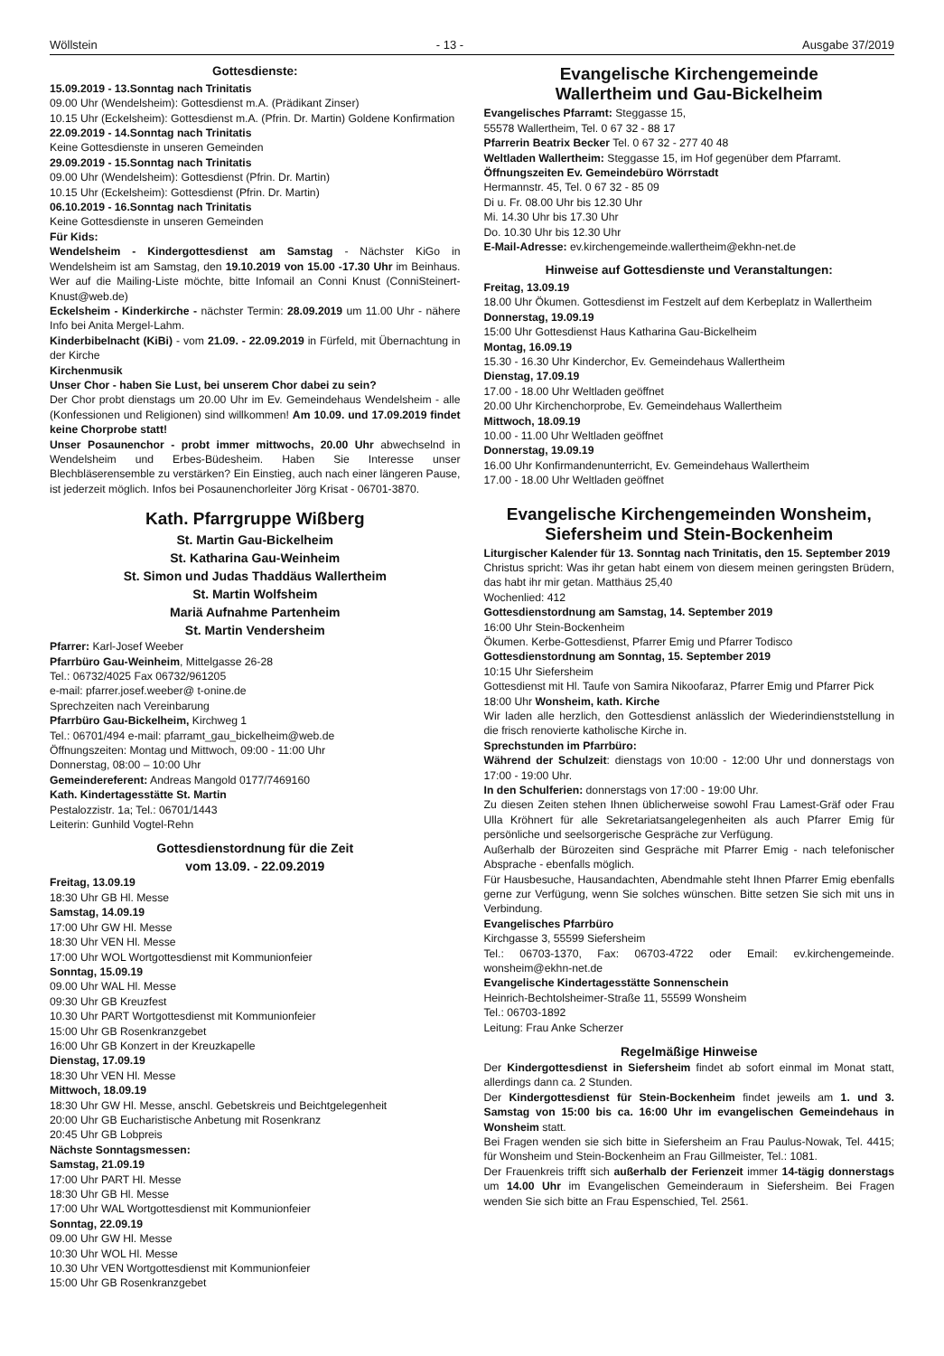Wöllstein - 13 - Ausgabe 37/2019
Gottesdienste:
15.09.2019 - 13.Sonntag nach Trinitatis
09.00 Uhr (Wendelsheim): Gottesdienst m.A. (Prädikant Zinser)
10.15 Uhr (Eckelsheim): Gottesdienst m.A. (Pfrin. Dr. Martin) Goldene Konfirmation
22.09.2019 - 14.Sonntag nach Trinitatis
Keine Gottesdienste in unseren Gemeinden
29.09.2019 - 15.Sonntag nach Trinitatis
09.00 Uhr (Wendelsheim): Gottesdienst (Pfrin. Dr. Martin)
10.15 Uhr (Eckelsheim): Gottesdienst (Pfrin. Dr. Martin)
06.10.2019 - 16.Sonntag nach Trinitatis
Keine Gottesdienste in unseren Gemeinden
Für Kids:
Wendelsheim - Kindergottesdienst am Samstag - Nächster KiGo in Wendelsheim ist am Samstag, den 19.10.2019 von 15.00 -17.30 Uhr im Beinhaus. Wer auf die Mailing-Liste möchte, bitte Infomail an Conni Knust (ConniSteinert-Knust@web.de)
Eckelsheim - Kinderkirche - nächster Termin: 28.09.2019 um 11.00 Uhr - nähere Info bei Anita Mergel-Lahm.
Kinderbibelnacht (KiBi) - vom 21.09. - 22.09.2019 in Fürfeld, mit Übernachtung in der Kirche
Kirchenmusik
Unser Chor - haben Sie Lust, bei unserem Chor dabei zu sein?
Der Chor probt dienstags um 20.00 Uhr im Ev. Gemeindehaus Wendelsheim - alle (Konfessionen und Religionen) sind willkommen! Am 10.09. und 17.09.2019 findet keine Chorprobe statt!
Unser Posaunenchor - probt immer mittwochs, 20.00 Uhr abwechselnd in Wendelsheim und Erbes-Büdesheim. Haben Sie Interesse unser Blechbläserensemble zu verstärken? Ein Einstieg, auch nach einer längeren Pause, ist jederzeit möglich. Infos bei Posaunenchorleiter Jörg Krisat - 06701-3870.
Kath. Pfarrgruppe Wißberg
St. Martin Gau-Bickelheim
St. Katharina Gau-Weinheim
St. Simon und Judas Thaddäus Wallertheim
St. Martin Wolfsheim
Mariä Aufnahme Partenheim
St. Martin Vendersheim
Pfarrer: Karl-Josef Weeber
Pfarrbüro Gau-Weinheim, Mittelgasse 26-28
Tel.: 06732/4025 Fax 06732/961205
e-mail: pfarrer.josef.weeber@ t-onine.de
Sprechzeiten nach Vereinbarung
Pfarrbüro Gau-Bickelheim, Kirchweg 1
Tel.: 06701/494 e-mail: pfarramt_gau_bickelheim@web.de
Öffnungszeiten: Montag und Mittwoch, 09:00 - 11:00 Uhr
Donnerstag, 08:00 – 10:00 Uhr
Gemeindereferent: Andreas Mangold 0177/7469160
Kath. Kindertagesstätte St. Martin
Pestalozzistr. 1a; Tel.: 06701/1443
Leiterin: Gunhild Vogtel-Rehn
Gottesdienstordnung für die Zeit
vom 13.09. - 22.09.2019
Freitag, 13.09.19
18:30 Uhr GB Hl. Messe
Samstag, 14.09.19
17:00 Uhr GW Hl. Messe
18:30 Uhr VEN Hl. Messe
17:00 Uhr WOL Wortgottesdienst mit Kommunionfeier
Sonntag, 15.09.19
09.00 Uhr WAL Hl. Messe
09:30 Uhr GB Kreuzfest
10.30 Uhr PART Wortgottesdienst mit Kommunionfeier
15:00 Uhr GB Rosenkranzgebet
16:00 Uhr GB Konzert in der Kreuzkapelle
Dienstag, 17.09.19
18:30 Uhr VEN Hl. Messe
Mittwoch, 18.09.19
18:30 Uhr GW Hl. Messe, anschl. Gebetskreis und Beichtgelegenheit
20:00 Uhr GB Eucharistische Anbetung mit Rosenkranz
20:45 Uhr GB Lobpreis
Nächste Sonntagsmessen:
Samstag, 21.09.19
17:00 Uhr PART Hl. Messe
18:30 Uhr GB Hl. Messe
17:00 Uhr WAL Wortgottesdienst mit Kommunionfeier
Sonntag, 22.09.19
09.00 Uhr GW Hl. Messe
10:30 Uhr WOL Hl. Messe
10.30 Uhr VEN Wortgottesdienst mit Kommunionfeier
15:00 Uhr GB Rosenkranzgebet
Evangelische Kirchengemeinde
Wallertheim und Gau-Bickelheim
Evangelisches Pfarramt: Steggasse 15,
55578 Wallertheim, Tel. 0 67 32 - 88 17
Pfarrerin Beatrix Becker Tel. 0 67 32 - 277 40 48
Weltladen Wallertheim: Steggasse 15, im Hof gegenüber dem Pfarramt.
Öffnungszeiten Ev. Gemeindebüro Wörrstadt
Hermannstr. 45, Tel. 0 67 32 - 85 09
Di u. Fr. 08.00 Uhr bis 12.30 Uhr
Mi. 14.30 Uhr bis 17.30 Uhr
Do. 10.30 Uhr bis 12.30 Uhr
E-Mail-Adresse: ev.kirchengemeinde.wallertheim@ekhn-net.de
Hinweise auf Gottesdienste und Veranstaltungen:
Freitag, 13.09.19
18.00 Uhr Ökumen. Gottesdienst im Festzelt auf dem Kerbeplatz in Wallertheim
Donnerstag, 19.09.19
15:00 Uhr Gottesdienst Haus Katharina Gau-Bickelheim
Montag, 16.09.19
15.30 - 16.30 Uhr Kinderchor, Ev. Gemeindehaus Wallertheim
Dienstag, 17.09.19
17.00 - 18.00 Uhr Weltladen geöffnet
20.00 Uhr Kirchenchorprobe, Ev. Gemeindehaus Wallertheim
Mittwoch, 18.09.19
10.00 - 11.00 Uhr Weltladen geöffnet
Donnerstag, 19.09.19
16.00 Uhr Konfirmandenunterricht, Ev. Gemeindehaus Wallertheim
17.00 - 18.00 Uhr Weltladen geöffnet
Evangelische Kirchengemeinden Wonsheim,
Siefersheim und Stein-Bockenheim
Liturgischer Kalender für 13. Sonntag nach Trinitatis, den 15. September 2019
Christus spricht: Was ihr getan habt einem von diesem meinen geringsten Brüdern, das habt ihr mir getan. Matthäus 25,40
Wochenlied: 412
Gottesdienstordnung am Samstag, 14. September 2019
16:00 Uhr Stein-Bockenheim
Ökumen. Kerbe-Gottesdienst, Pfarrer Emig und Pfarrer Todisco
Gottesdienstordnung am Sonntag, 15. September 2019
10:15 Uhr Siefersheim
Gottesdienst mit Hl. Taufe von Samira Nikoofaraz, Pfarrer Emig und Pfarrer Pick
18:00 Uhr Wonsheim, kath. Kirche
Wir laden alle herzlich, den Gottesdienst anlässlich der Wiederindienststellung in die frisch renovierte katholische Kirche in.
Sprechstunden im Pfarrbüro:
Während der Schulzeit: dienstags von 10:00 - 12:00 Uhr und donnerstags von 17:00 - 19:00 Uhr.
In den Schulferien: donnerstags von 17:00 - 19:00 Uhr.
Zu diesen Zeiten stehen Ihnen üblicherweise sowohl Frau Lamest-Gräf oder Frau Ulla Kröhnert für alle Sekretariatsangelegenheiten als auch Pfarrer Emig für persönliche und seelsorgerische Gespräche zur Verfügung.
Außerhalb der Bürozeiten sind Gespräche mit Pfarrer Emig - nach telefonischer Absprache - ebenfalls möglich.
Für Hausbesuche, Hausandachten, Abendmahle steht Ihnen Pfarrer Emig ebenfalls gerne zur Verfügung, wenn Sie solches wünschen. Bitte setzen Sie sich mit uns in Verbindung.
Evangelisches Pfarrbüro
Kirchgasse 3, 55599 Siefersheim
Tel.: 06703-1370, Fax: 06703-4722 oder Email: ev.kirchengemeinde. wonsheim@ekhn-net.de
Evangelische Kindertagesstätte Sonnenschein
Heinrich-Bechtolsheimer-Straße 11, 55599 Wonsheim
Tel.: 06703-1892
Leitung: Frau Anke Scherzer
Regelmäßige Hinweise
Der Kindergottesdienst in Siefersheim findet ab sofort einmal im Monat statt, allerdings dann ca. 2 Stunden.
Der Kindergottesdienst für Stein-Bockenheim findet jeweils am 1. und 3. Samstag von 15:00 bis ca. 16:00 Uhr im evangelischen Gemeindehaus in Wonsheim statt.
Bei Fragen wenden sie sich bitte in Siefersheim an Frau Paulus-Nowak, Tel. 4415; für Wonsheim und Stein-Bockenheim an Frau Gillmeister, Tel.: 1081.
Der Frauenkreis trifft sich außerhalb der Ferienzeit immer 14-tägig donnerstags um 14.00 Uhr im Evangelischen Gemeinderaum in Siefersheim. Bei Fragen wenden Sie sich bitte an Frau Espenschied, Tel. 2561.